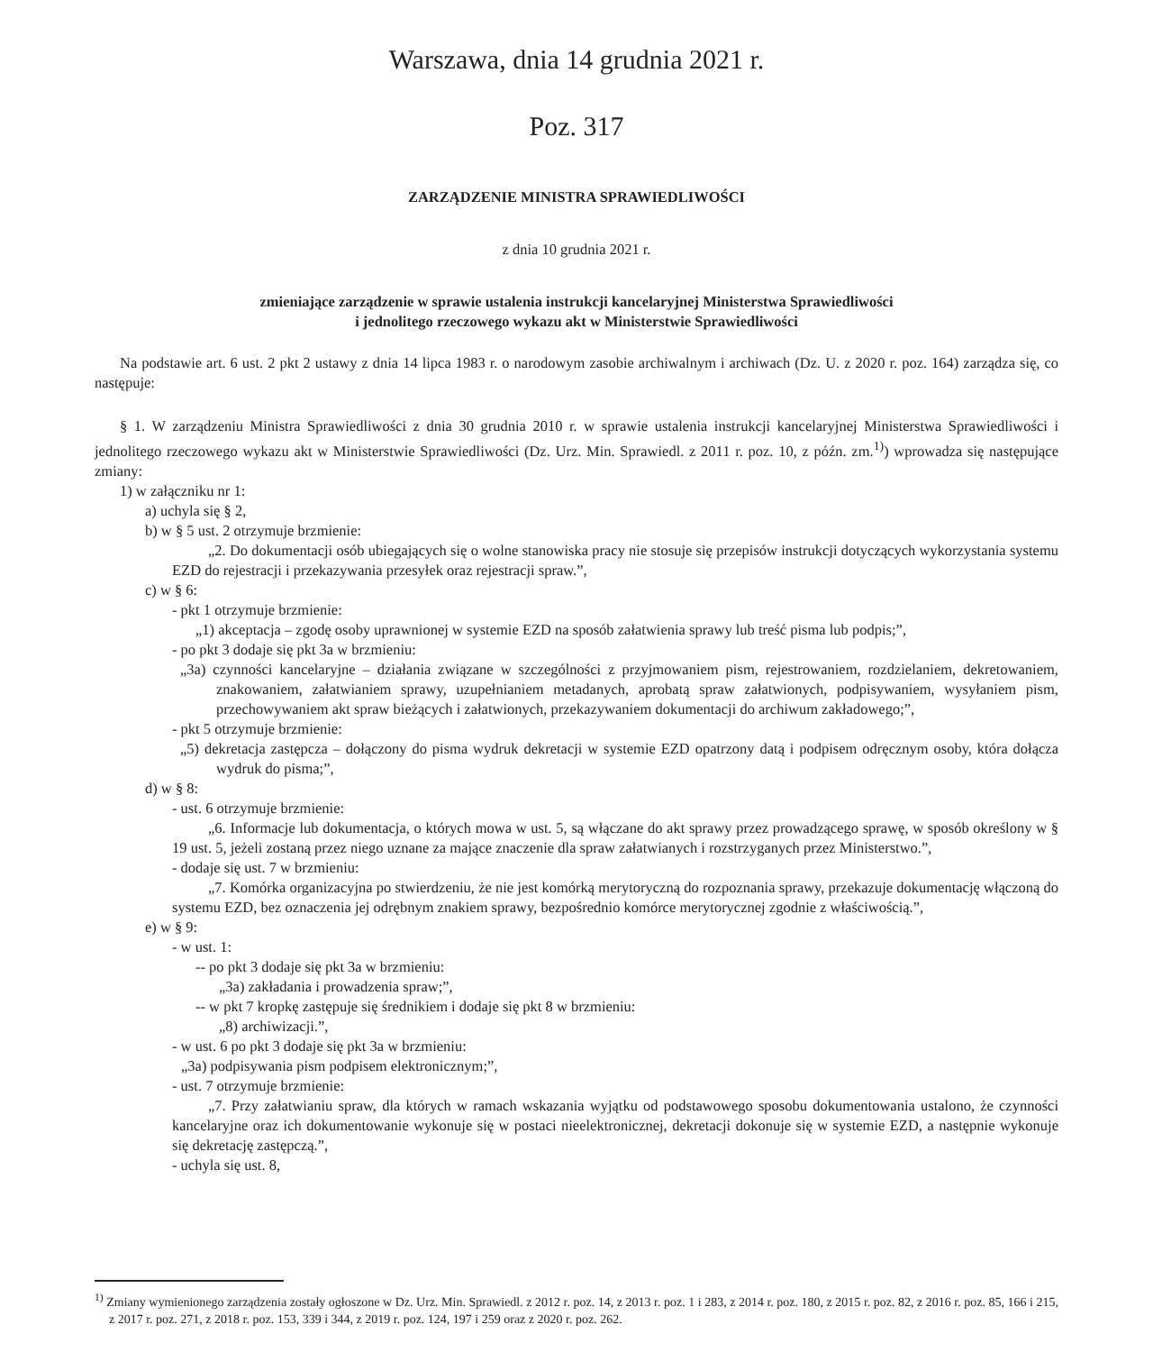Warszawa, dnia 14 grudnia 2021 r.
Poz. 317
ZARZĄDZENIE MINISTRA SPRAWIEDLIWOŚCI
z dnia 10 grudnia 2021 r.
zmieniające zarządzenie w sprawie ustalenia instrukcji kancelaryjnej Ministerstwa Sprawiedliwości
i jednolitego rzeczowego wykazu akt w Ministerstwie Sprawiedliwości
Na podstawie art. 6 ust. 2 pkt 2 ustawy z dnia 14 lipca 1983 r. o narodowym zasobie archiwalnym i archiwach (Dz. U. z 2020 r. poz. 164) zarządza się, co następuje:
§ 1. W zarządzeniu Ministra Sprawiedliwości z dnia 30 grudnia 2010 r. w sprawie ustalenia instrukcji kancelaryjnej Ministerstwa Sprawiedliwości i jednolitego rzeczowego wykazu akt w Ministerstwie Sprawiedliwości (Dz. Urz. Min. Sprawiedl. z 2011 r. poz. 10, z późn. zm.<sup>1)</sup>) wprowadza się następujące zmiany:
1) w załączniku nr 1:
a) uchyla się § 2,
b) w § 5 ust. 2 otrzymuje brzmienie:
„2. Do dokumentacji osób ubiegających się o wolne stanowiska pracy nie stosuje się przepisów instrukcji dotyczących wykorzystania systemu EZD do rejestracji i przekazywania przesyłek oraz rejestracji spraw.”,
c) w § 6:
- pkt 1 otrzymuje brzmienie:
„1) akceptacja – zgodę osoby uprawnionej w systemie EZD na sposób załatwienia sprawy lub treść pisma lub podpis;”,
- po pkt 3 dodaje się pkt 3a w brzmieniu:
„3a) czynności kancelaryjne – działania związane w szczególności z przyjmowaniem pism, rejestrowaniem, rozdzielaniem, dekretowaniem, znakowaniem, załatwianiem sprawy, uzupełnianiem metadanych, aprobatą spraw załatwionych, podpisywaniem, wysyłaniem pism, przechowywaniem akt spraw bieżących i załatwionych, przekazywaniem dokumentacji do archiwum zakładowego;”,
- pkt 5 otrzymuje brzmienie:
„5) dekretacja zastępcza – dołączony do pisma wydruk dekretacji w systemie EZD opatrzony datą i podpisem odręcznym osoby, która dołącza wydruk do pisma;”,
d) w § 8:
- ust. 6 otrzymuje brzmienie:
„6. Informacje lub dokumentacja, o których mowa w ust. 5, są włączane do akt sprawy przez prowadzącego sprawę, w sposób określony w § 19 ust. 5, jeżeli zostaną przez niego uznane za mające znaczenie dla spraw załatwianych i rozstrzyganych przez Ministerstwo.”,
- dodaje się ust. 7 w brzmieniu:
„7. Komórka organizacyjna po stwierdzeniu, że nie jest komórką merytoryczną do rozpoznania sprawy, przekazuje dokumentację włączoną do systemu EZD, bez oznaczenia jej odrębnym znakiem sprawy, bezpośrednio komórce merytorycznej zgodnie z właściwością.”,
e) w § 9:
- w ust. 1:
-- po pkt 3 dodaje się pkt 3a w brzmieniu:
„3a) zakładania i prowadzenia spraw;”,
-- w pkt 7 kropkę zastępuje się średnikiem i dodaje się pkt 8 w brzmieniu:
„8) archiwizacji.”,
- w ust. 6 po pkt 3 dodaje się pkt 3a w brzmieniu:
„3a) podpisywania pism podpisem elektronicznym;”,
- ust. 7 otrzymuje brzmienie:
„7. Przy załatwianiu spraw, dla których w ramach wskazania wyjątku od podstawowego sposobu dokumentowania ustalono, że czynności kancelaryjne oraz ich dokumentowanie wykonuje się w postaci nieelektronicznej, dekretacji dokonuje się w systemie EZD, a następnie wykonuje się dekretację zastępczą.”,
- uchyla się ust. 8,
<sup>1)</sup> Zmiany wymienionego zarządzenia zostały ogłoszone w Dz. Urz. Min. Sprawiedl. z 2012 r. poz. 14, z 2013 r. poz. 1 i 283, z 2014 r. poz. 180, z 2015 r. poz. 82, z 2016 r. poz. 85, 166 i 215, z 2017 r. poz. 271, z 2018 r. poz. 153, 339 i 344, z 2019 r. poz. 124, 197 i 259 oraz z 2020 r. poz. 262.